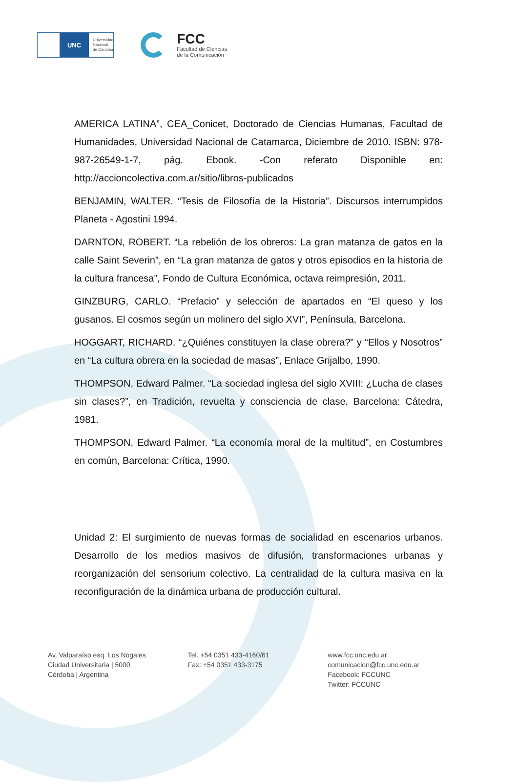UNC
Universidad
Nacional
de Córdoba
FCC
Facultad de Ciencias
de la Comunicación
AMERICA LATINA”, CEA_Conicet, Doctorado de Ciencias Humanas, Facultad de Humanidades, Universidad Nacional de Catamarca, Diciembre de 2010. ISBN: 978-987-26549-1-7, pág. Ebook. -Con referato Disponible en: http://accioncolectiva.com.ar/sitio/libros-publicados
BENJAMIN, WALTER. “Tesis de Filosofía de la Historia”. Discursos interrumpidos Planeta - Agostini 1994.
DARNTON, ROBERT. “La rebelión de los obreros: La gran matanza de gatos en la calle Saint Severin”, en “La gran matanza de gatos y otros episodios en la historia de la cultura francesa”, Fondo de Cultura Económica, octava reimpresión, 2011.
GINZBURG, CARLO. “Prefacio” y selección de apartados en “El queso y los gusanos. El cosmos según un molinero del siglo XVI”, Península, Barcelona.
HOGGART, RICHARD. “¿Quiénes constituyen la clase obrera?” y “Ellos y Nosotros” en “La cultura obrera en la sociedad de masas”, Enlace Grijalbo, 1990.
THOMPSON, Edward Palmer. “La sociedad inglesa del siglo XVIII: ¿Lucha de clases sin clases?”, en Tradición, revuelta y consciencia de clase, Barcelona: Cátedra, 1981.
THOMPSON, Edward Palmer. “La economía moral de la multitud”, en Costumbres en común, Barcelona: Crítica, 1990.
Unidad 2: El surgimiento de nuevas formas de socialidad en escenarios urbanos. Desarrollo de los medios masivos de difusión, transformaciones urbanas y reorganización del sensorium colectivo. La centralidad de la cultura masiva en la reconfiguración de la dinámica urbana de producción cultural.
Av. Valparaíso esq. Los Nogales
Ciudad Universitaria | 5000
Córdoba | Argentina
Tel. +54 0351 433-4160/61
Fax: +54 0351 433-3175
www.fcc.unc.edu.ar
comunicacion@fcc.unc.edu.ar
Facebook: FCCUNC
Twitter: FCCUNC